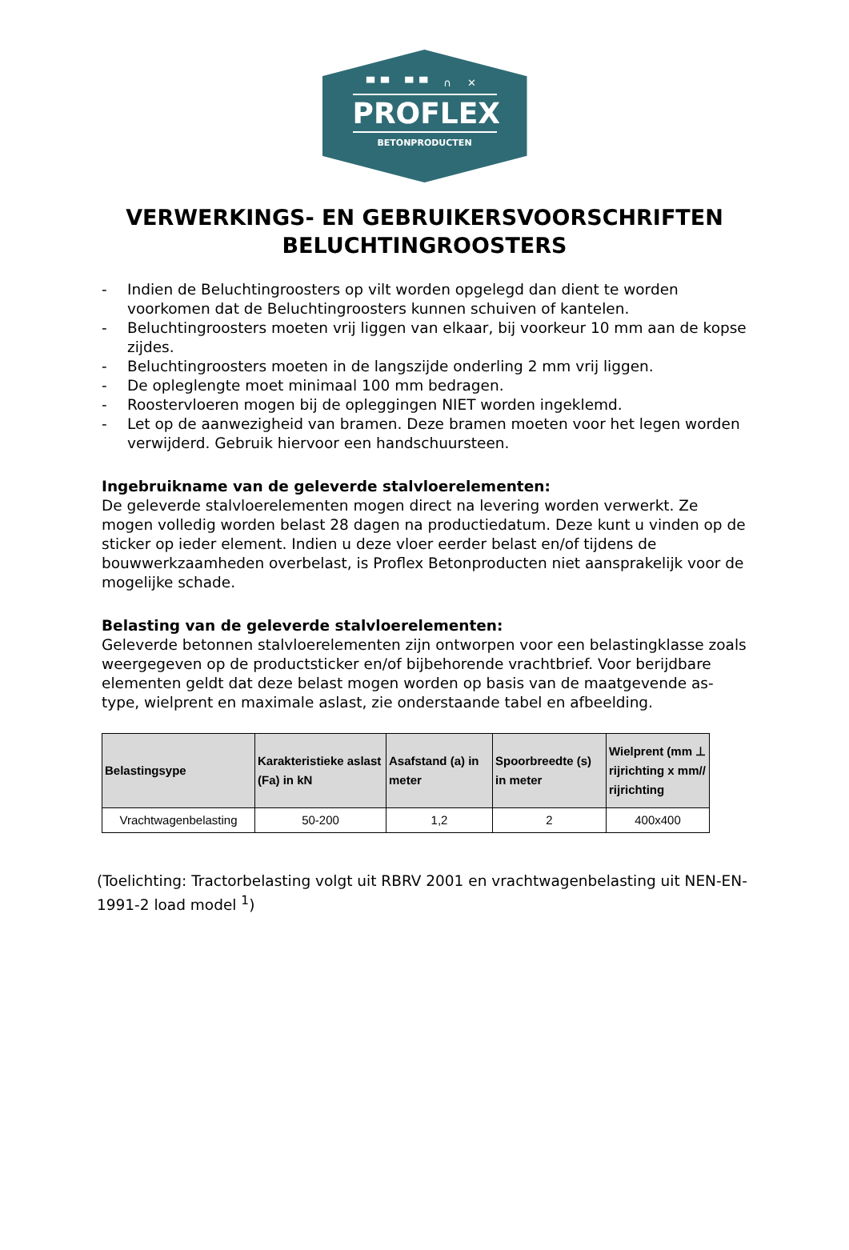▀▀ ▀▀ ∩ ✕
PROFLEX
BETONPRODUCTEN
VERWERKINGS- EN GEBRUIKERSVOORSCHRIFTEN
BELUCHTINGROOSTERS
- Indien de Beluchtingroosters op vilt worden opgelegd dan dient te worden voorkomen dat de Beluchtingroosters kunnen schuiven of kantelen.
- Beluchtingroosters moeten vrij liggen van elkaar, bij voorkeur 10 mm aan de kopse zijdes.
- Beluchtingroosters moeten in de langszijde onderling 2 mm vrij liggen.
- De opleglengte moet minimaal 100 mm bedragen.
- Roostervloeren mogen bij de opleggingen NIET worden ingeklemd.
- Let op de aanwezigheid van bramen. Deze bramen moeten voor het legen worden verwijderd. Gebruik hiervoor een handschuursteen.
Ingebruikname van de geleverde stalvloerelementen:
De geleverde stalvloerelementen mogen direct na levering worden verwerkt. Ze mogen volledig worden belast 28 dagen na productiedatum. Deze kunt u vinden op de sticker op ieder element. Indien u deze vloer eerder belast en/of tijdens de bouwwerkzaamheden overbelast, is Proflex Betonproducten niet aansprakelijk voor de mogelijke schade.
Belasting van de geleverde stalvloerelementen:
Geleverde betonnen stalvloerelementen zijn ontworpen voor een belastingklasse zoals weergegeven op de productsticker en/of bijbehorende vrachtbrief. Voor berijdbare elementen geldt dat deze belast mogen worden op basis van de maatgevende as-type, wielprent en maximale aslast, zie onderstaande tabel en afbeelding.
| Belastingsype | Karakteristieke aslast (Fa) in kN | Asafstand (a) in meter | Spoorbreedte (s) in meter | Wielprent (mm ⊥ rijrichting x mm// rijrichting |
| --- | --- | --- | --- | --- |
| Vrachtwagenbelasting | 50-200 | 1,2 | 2 | 400x400 |
(Toelichting: Tractorbelasting volgt uit RBRV 2001 en vrachtwagenbelasting uit NEN-EN-1991-2 load model <sup>1</sup>)